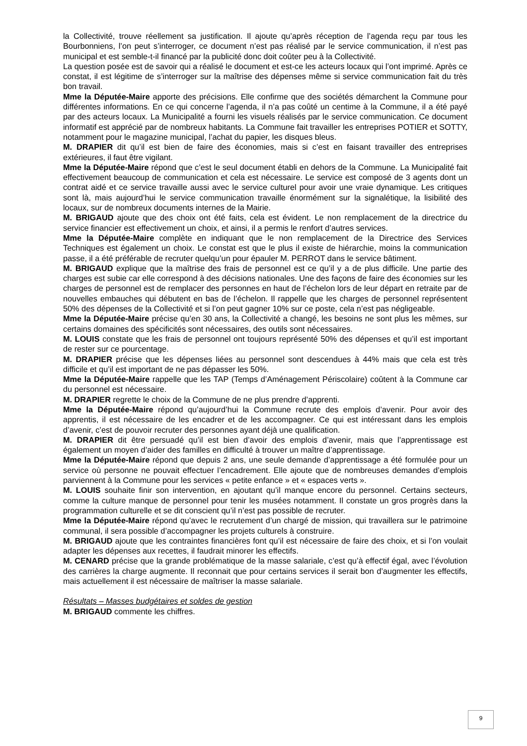la Collectivité, trouve réellement sa justification. Il ajoute qu’après réception de l’agenda reçu par tous les Bourbonniens, l’on peut s’interroger, ce document n’est pas réalisé par le service communication, il n’est pas municipal et est semble-t-il financé par la publicité donc doit coûter peu à la Collectivité.
La question posée est de savoir qui a réalisé le document et est-ce les acteurs locaux qui l’ont imprimé. Après ce constat, il est légitime de s’interroger sur la maîtrise des dépenses même si service communication fait du très bon travail.
Mme la Députée-Maire apporte des précisions. Elle confirme que des sociétés démarchent la Commune pour différentes informations. En ce qui concerne l’agenda, il n’a pas coûté un centime à la Commune, il a été payé par des acteurs locaux. La Municipalité a fourni les visuels réalisés par le service communication. Ce document informatif est apprécié par de nombreux habitants. La Commune fait travailler les entreprises POTIER et SOTTY, notamment pour le magazine municipal, l’achat du papier, les disques bleus.
M. DRAPIER dit qu’il est bien de faire des économies, mais si c’est en faisant travailler des entreprises extérieures, il faut être vigilant.
Mme la Députée-Maire répond que c’est le seul document établi en dehors de la Commune. La Municipalité fait effectivement beaucoup de communication et cela est nécessaire. Le service est composé de 3 agents dont un contrat aidé et ce service travaille aussi avec le service culturel pour avoir une vraie dynamique. Les critiques sont là, mais aujourd’hui le service communication travaille énormément sur la signalétique, la lisibilité des locaux, sur de nombreux documents internes de la Mairie.
M. BRIGAUD ajoute que des choix ont été faits, cela est évident. Le non remplacement de la directrice du service financier est effectivement un choix, et ainsi, il a permis le renfort d’autres services.
Mme la Députée-Maire complète en indiquant que le non remplacement de la Directrice des Services Techniques est également un choix. Le constat est que le plus il existe de hiérarchie, moins la communication passe, il a été préférable de recruter quelqu’un pour épauler M. PERROT dans le service bâtiment.
M. BRIGAUD explique que la maîtrise des frais de personnel est ce qu’il y a de plus difficile. Une partie des charges est subie car elle correspond à des décisions nationales. Une des façons de faire des économies sur les charges de personnel est de remplacer des personnes en haut de l’échelon lors de leur départ en retraite par de nouvelles embauches qui débutent en bas de l’échelon. Il rappelle que les charges de personnel représentent 50% des dépenses de la Collectivité et si l’on peut gagner 10% sur ce poste, cela n’est pas négligeable.
Mme la Députée-Maire précise qu’en 30 ans, la Collectivité a changé, les besoins ne sont plus les mêmes, sur certains domaines des spécificités sont nécessaires, des outils sont nécessaires.
M. LOUIS constate que les frais de personnel ont toujours représenté 50% des dépenses et qu’il est important de rester sur ce pourcentage.
M. DRAPIER précise que les dépenses liées au personnel sont descendues à 44% mais que cela est très difficile et qu’il est important de ne pas dépasser les 50%.
Mme la Députée-Maire rappelle que les TAP (Temps d’Aménagement Périscolaire) coûtent à la Commune car du personnel est nécessaire.
M. DRAPIER regrette le choix de la Commune de ne plus prendre d’apprenti.
Mme la Députée-Maire répond qu’aujourd’hui la Commune recrute des emplois d’avenir. Pour avoir des apprentis, il est nécessaire de les encadrer et de les accompagner. Ce qui est intéressant dans les emplois d’avenir, c’est de pouvoir recruter des personnes ayant déjà une qualification.
M. DRAPIER dit être persuadé qu’il est bien d’avoir des emplois d’avenir, mais que l’apprentissage est également un moyen d’aider des familles en difficulté à trouver un maître d’apprentissage.
Mme la Députée-Maire répond que depuis 2 ans, une seule demande d’apprentissage a été formulée pour un service où personne ne pouvait effectuer l’encadrement. Elle ajoute que de nombreuses demandes d’emplois parviennent à la Commune pour les services « petite enfance » et « espaces verts ».
M. LOUIS souhaite finir son intervention, en ajoutant qu’il manque encore du personnel. Certains secteurs, comme la culture manque de personnel pour tenir les musées notamment. Il constate un gros progrès dans la programmation culturelle et se dit conscient qu’il n’est pas possible de recruter.
Mme la Députée-Maire répond qu’avec le recrutement d’un chargé de mission, qui travaillera sur le patrimoine communal, il sera possible d’accompagner les projets culturels à construire.
M. BRIGAUD ajoute que les contraintes financières font qu’il est nécessaire de faire des choix, et si l’on voulait adapter les dépenses aux recettes, il faudrait minorer les effectifs.
M. CENARD précise que la grande problématique de la masse salariale, c’est qu’à effectif égal, avec l’évolution des carrières la charge augmente. Il reconnait que pour certains services il serait bon d’augmenter les effectifs, mais actuellement il est nécessaire de maîtriser la masse salariale.
Résultats – Masses budgétaires et soldes de gestion
M. BRIGAUD commente les chiffres.
9